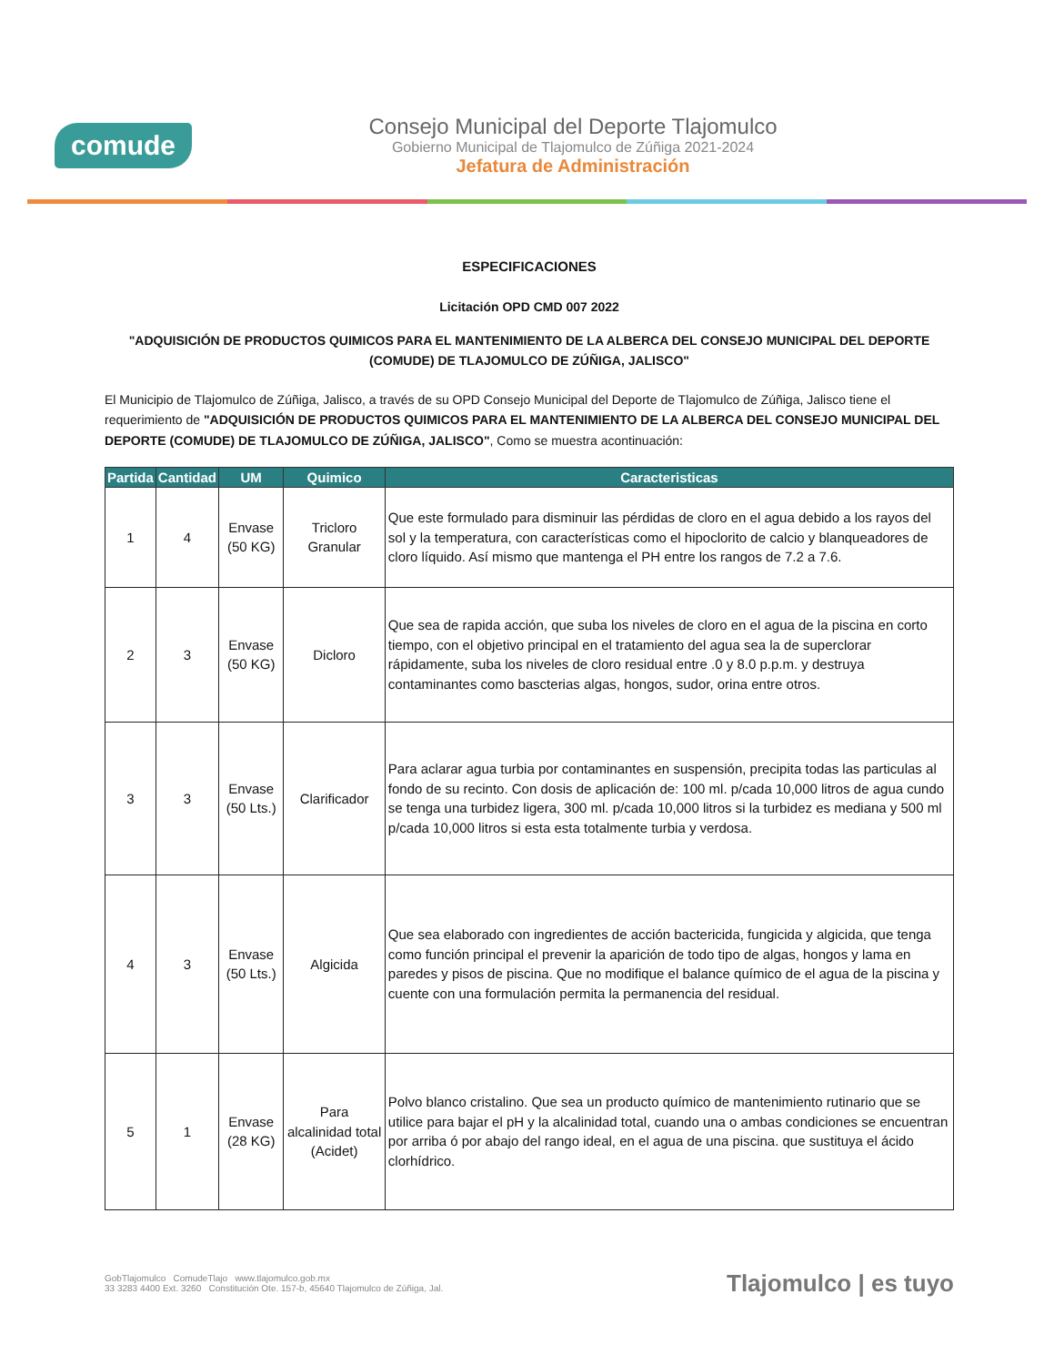comude
Consejo Municipal del Deporte Tlajomulco
Gobierno Municipal de Tlajomulco de Zúñiga 2021-2024
Jefatura de Administración
ESPECIFICACIONES
Licitación OPD CMD 007 2022
"ADQUISICIÓN DE PRODUCTOS QUIMICOS PARA EL MANTENIMIENTO DE LA ALBERCA DEL CONSEJO MUNICIPAL DEL DEPORTE (COMUDE) DE TLAJOMULCO DE ZÚÑIGA, JALISCO"
El Municipio de Tlajomulco de Zúñiga, Jalisco, a través de su OPD Consejo Municipal del Deporte de Tlajomulco de Zúñiga, Jalisco tiene el requerimiento de "ADQUISICIÓN DE PRODUCTOS QUIMICOS PARA EL MANTENIMIENTO DE LA ALBERCA DEL CONSEJO MUNICIPAL DEL DEPORTE (COMUDE) DE TLAJOMULCO DE ZÚÑIGA, JALISCO", Como se muestra acontinuación:
| Partida | Cantidad | UM | Quimico | Caracteristicas |
| --- | --- | --- | --- | --- |
| 1 | 4 | Envase (50 KG) | Tricloro Granular | Que este formulado para disminuir las pérdidas de cloro en el agua debido a los rayos del sol y la temperatura, con características como el hipoclorito de calcio y blanqueadores de cloro líquido. Así mismo que mantenga el PH entre los rangos de 7.2 a 7.6. |
| 2 | 3 | Envase (50 KG) | Dicloro | Que sea de rapida acción, que suba los niveles de cloro en el agua de la piscina en corto tiempo, con el objetivo principal en el tratamiento del agua sea la de superclorar rápidamente, suba los niveles de cloro residual entre .0 y 8.0 p.p.m. y destruya contaminantes como bascterias algas, hongos, sudor, orina entre otros. |
| 3 | 3 | Envase (50 Lts.) | Clarificador | Para aclarar agua turbia por contaminantes en suspensión, precipita todas las particulas al fondo de su recinto. Con dosis de aplicación de: 100 ml. p/cada 10,000 litros de agua cundo se tenga una turbidez ligera, 300 ml. p/cada 10,000 litros si la turbidez es mediana y 500 ml p/cada 10,000 litros si esta esta totalmente turbia y verdosa. |
| 4 | 3 | Envase (50 Lts.) | Algicida | Que sea elaborado con ingredientes de acción bactericida, fungicida y algicida, que tenga como función principal el prevenir la aparición de todo tipo de algas, hongos y lama en paredes y pisos de piscina. Que no modifique el balance químico de el agua de la piscina y cuente con una formulación permita la permanencia del residual. |
| 5 | 1 | Envase (28 KG) | Para alcalinidad total (Acidet) | Polvo blanco cristalino. Que sea un producto químico de mantenimiento rutinario que se utilice para bajar el pH y la alcalinidad total, cuando una o ambas condiciones se encuentran por arriba ó por abajo del rango ideal, en el agua de una piscina. que sustituya el ácido clorhídrico. |
GobTlajomulco ComudeTlajo www.tlajomulco.gob.mx
33 3283 4400 Ext. 3260 Constitución Ote. 157-b, 45640 Tlajomulco de Zúñiga, Jal.
Tlajomulco | es tuyo